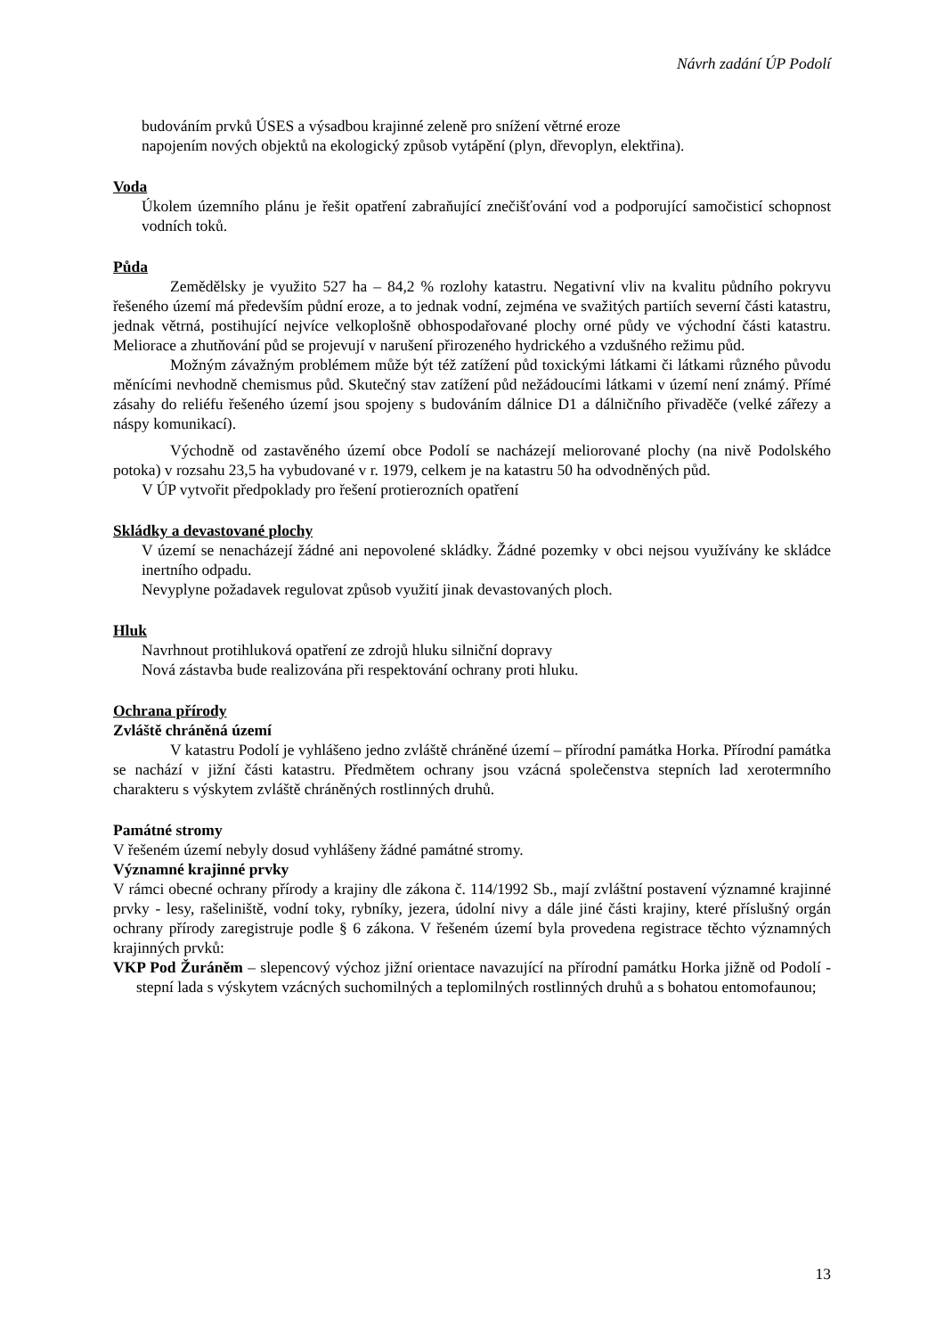Návrh zadání ÚP Podolí
budováním prvků ÚSES a výsadbou krajinné zeleně pro snížení větrné eroze
napojením nových objektů na ekologický způsob vytápění (plyn, dřevoplyn, elektřina).
Voda
Úkolem územního plánu je řešit opatření zabraňující znečišťování vod a podporující samočisticí schopnost vodních toků.
Půda
Zemědělsky je využito 527 ha – 84,2 % rozlohy katastru. Negativní vliv na kvalitu půdního pokryvu řešeného území má především půdní eroze, a to jednak vodní, zejména ve svažitých partiích severní části katastru, jednak větrná, postihující nejvíce velkoplošně obhospodařované plochy orné půdy ve východní části katastru. Meliorace a zhutňování půd se projevují v narušení přirozeného hydrického a vzdušného režimu půd.
Možným závažným problémem může být též zatížení půd toxickými látkami či látkami různého původu měnícími nevhodně chemismus půd. Skutečný stav zatížení půd nežádoucími látkami v území není známý. Přímé zásahy do reliéfu řešeného území jsou spojeny s budováním dálnice D1 a dálničního přivaděče (velké zářezy a náspy komunikací).
Východně od zastavěného území obce Podolí se nacházejí meliorované plochy (na nivě Podolského potoka) v rozsahu 23,5 ha vybudované v r. 1979, celkem je na katastru 50 ha odvodněných půd.
V ÚP vytvořit předpoklady pro řešení protierozních opatření
Skládky a devastované plochy
V území se nenacházejí žádné ani nepovolené skládky. Žádné pozemky v obci nejsou využívány ke skládce inertního odpadu.
Nevyplyne požadavek regulovat způsob využití jinak devastovaných ploch.
Hluk
Navrhnout protihluková opatření ze zdrojů hluku silniční dopravy
Nová zástavba bude realizována při respektování ochrany proti hluku.
Ochrana přírody
Zvláště chráněná území
V katastru Podolí je vyhlášeno jedno zvláště chráněné území – přírodní památka Horka. Přírodní památka se nachází v jižní části katastru. Předmětem ochrany jsou vzácná společenstva stepních lad xerotermního charakteru s výskytem zvláště chráněných rostlinných druhů.
Památné stromy
V řešeném území nebyly dosud vyhlášeny žádné památné stromy.
Významné krajinné prvky
V rámci obecné ochrany přírody a krajiny dle zákona č. 114/1992 Sb., mají zvláštní postavení významné krajinné prvky - lesy, rašeliniště, vodní toky, rybníky, jezera, údolní nivy a dále jiné části krajiny, které příslušný orgán ochrany přírody zaregistruje podle § 6 zákona. V řešeném území byla provedena registrace těchto významných krajinných prvků:
VKP Pod Žuráněm – slepencový výchoz jižní orientace navazující na přírodní památku Horka jižně od Podolí - stepní lada s výskytem vzácných suchomilných a teplomilných rostlinných druhů a s bohatou entomofaunou;
13